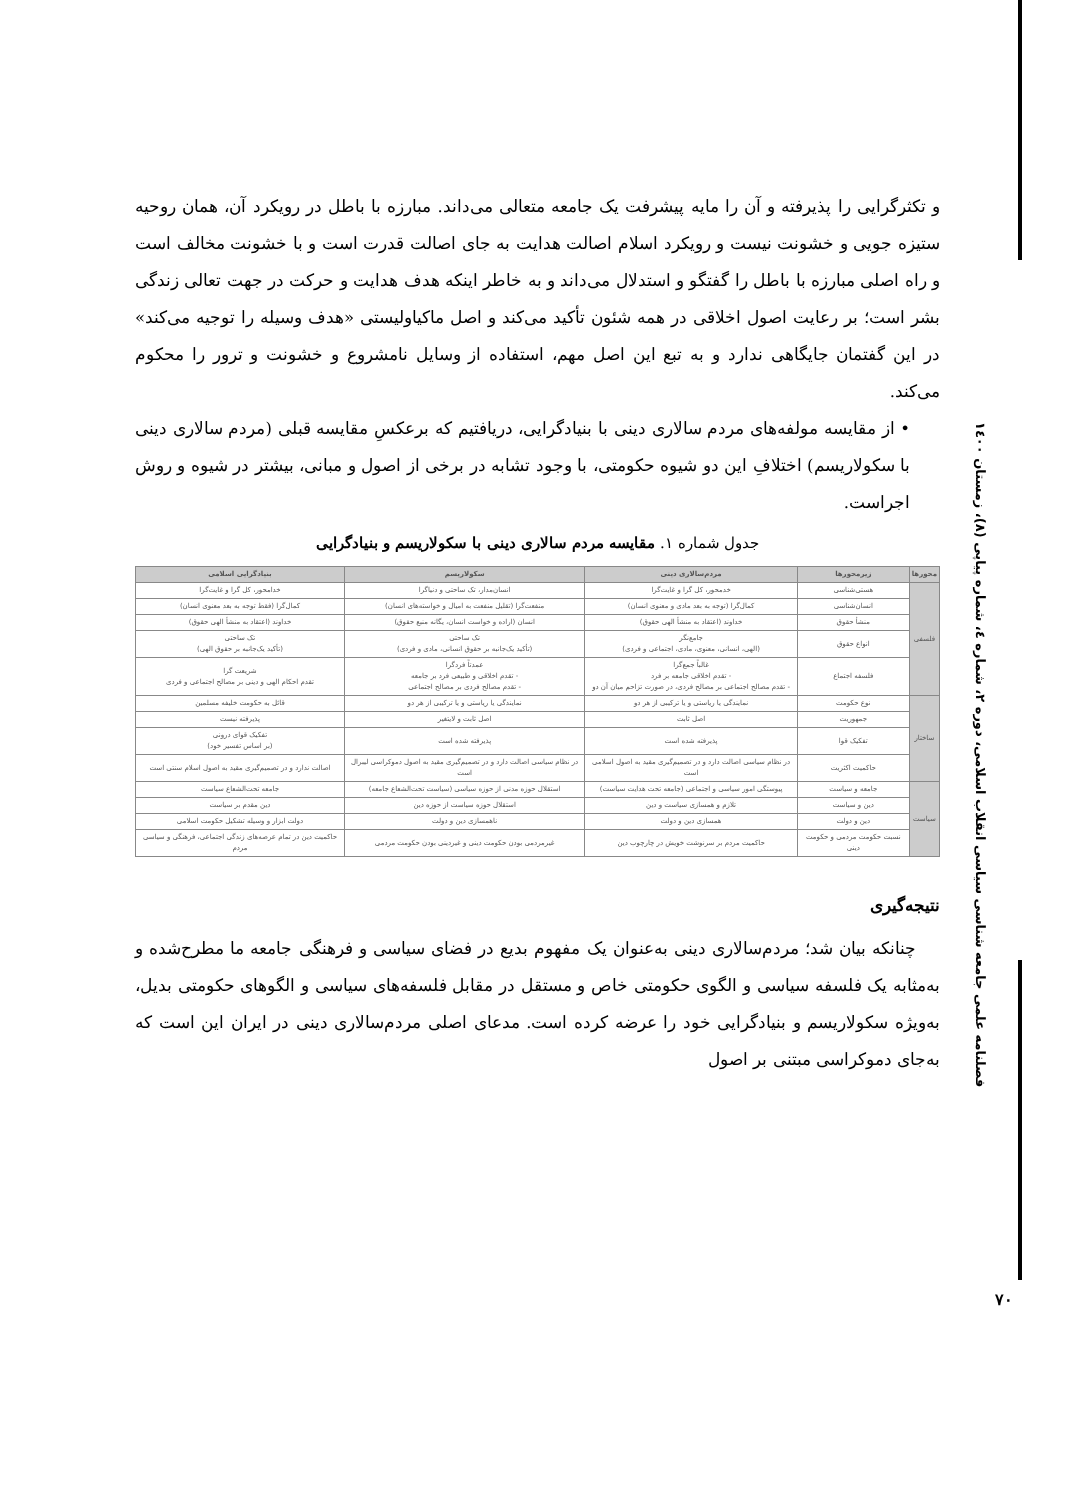فصلنامه علمی جامعه شناسی سیاسی انقلاب اسلامی، دوره ۲، شماره ٤، شماره پیاپی (٨)، زمستان ۱٤۰۰
و تکثرگرایی را پذیرفته و آن را مایه پیشرفت یک جامعه متعالی می‌داند. مبارزه با باطل در رویکرد آن، همان روحیه ستیزه جویی و خشونت نیست و رویکرد اسلام اصالت هدایت به جای اصالت قدرت است و با خشونت مخالف است و راه اصلی مبارزه با باطل را گفتگو و استدلال می‌داند و به خاطر اینکه هدف هدایت و حرکت در جهت تعالی زندگی بشر است؛ بر رعایت اصول اخلاقی در همه شئون تأکید می‌کند و اصل ماکیاولیستی «هدف وسیله را توجیه می‌کند» در این گفتمان جایگاهی ندارد و به تبع این اصل مهم، استفاده از وسایل نامشروع و خشونت و ترور را محکوم می‌کند.
• از مقایسه مولفه‌های مردم سالاری دینی با بنیادگرایی، دریافتیم که برعکسِ مقایسه قبلی (مردم سالاری دینی با سکولاریسم) اختلافِ این دو شیوه حکومتی، با وجود تشابه در برخی از اصول و مبانی، بیشتر در شیوه و روش اجراست.
جدول شماره ۱. مقایسه مردم سالاری دینی با سکولاریسم و بنیادگرایی
| محورها | زیرمحورها | مردم‌سالاری دینی | سکولاریسم | بنیادگرایی اسلامی |
| --- | --- | --- | --- | --- |
| فلسفی | هستی‌شناسی | خدمحور، کل گرا و غایت‌گرا | انسان‌مدار، تک ساحتی و دنیاگرا | خدامحور، کل گرا و غایت‌گرا |
| | انسان‌شناسی | کمال‌گرا (توجه به بعد مادی و معنوی انسان) | منفعت‌گرا (تقلیل منفعت به امیال و خواسته‌های انسان) | کمال‌گرا (فقط توجه به بعد معنوی انسان) |
| | منشأ حقوق | خداوند (اعتقاد به منشأ الهی حقوق) | انسان (اراده و خواست انسان، یگانه منبع حقوق) | خداوند (اعتقاد به منشأ الهی حقوق) |
| | انواع حقوق | جامع‌نگر (الهی، انسانی، معنوی، مادی، اجتماعی و فردی) | تک ساحتی (تأکید یک‌جانبه بر حقوق انسانی، مادی و فردی) | تک ساحتی (تأکید یک‌جانبه بر حقوق الهی) |
| | فلسفه اجتماع | غالباً جمع‌گرا - تقدم اخلاقی جامعه بر فرد - تقدم مصالح اجتماعی بر مصالح فردی، در صورت تزاحم میان آن دو | عمدتاً فردگرا - تقدم اخلاقی و طبیعی فرد بر جامعه - تقدم مصالح فردی بر مصالح اجتماعی | شریعت گرا تقدم احکام الهی و دینی بر مصالح اجتماعی و فردی |
| ساختار | نوع حکومت | نمایندگی یا ریاستی و یا ترکیبی از هر دو | نمایندگی یا ریاستی و یا ترکیبی از هر دو | قائل به حکومت خلیفه مسلمین |
| | جمهوریت | اصل ثابت | اصل ثابت و لایتغیر | پذیرفته نیست |
| | تفکیک قوا | پذیرفته شده است | پذیرفته شده است | تفکیک قوای درونی (بر اساس تفسیر خود) |
| | حاکمیت اکثریت | در نظام سیاسی اصالت دارد و در تصمیم‌گیری مقید به اصول اسلامی است | در نظام سیاسی اصالت دارد و در تصمیم‌گیری مقید به اصول دموکراسی لیبرال است | اصالت ندارد و در تصمیم‌گیری مقید به اصول اسلام سنتی است |
| سیاست | جامعه و سیاست | پیوستگی امور سیاسی و اجتماعی (جامعه تحت هدایت سیاست) | استقلال حوزه مدنی از حوزه سیاسی (سیاست تحت‌الشعاع جامعه) | جامعه تحت‌الشعاع سیاست |
| | دین و سیاست | تلازم و همسازی سیاست و دین | استقلال حوزه سیاست از حوزه دین | دین مقدم بر سیاست |
| | دین و دولت | همسازی دین و دولت | ناهمسازی دین و دولت | دولت ابزار و وسیله تشکیل حکومت اسلامی |
| | نسبت حکومت مردمی و حکومت دینی | حاکمیت مردم بر سرنوشت خویش در چارچوب دین | غیرمردمی بودن حکومت دینی و غیردینی بودن حکومت مردمی | حاکمیت دین در تمام عرصه‌های زندگی اجتماعی، فرهنگی و سیاسی مردم |
نتیجه‌گیری
چنانکه بیان شد؛ مردم‌سالاری دینی به‌عنوان یک مفهوم بدیع در فضای سیاسی و فرهنگی جامعه ما مطرح‌شده و به‌مثابه یک فلسفه سیاسی و الگوی حکومتی خاص و مستقل در مقابل فلسفه‌های سیاسی و الگوهای حکومتی بدیل، به‌ویژه سکولاریسم و بنیادگرایی خود را عرضه کرده است. مدعای اصلی مردم‌سالاری دینی در ایران این است که به‌جای دموکراسی مبتنی بر اصول
۷۰